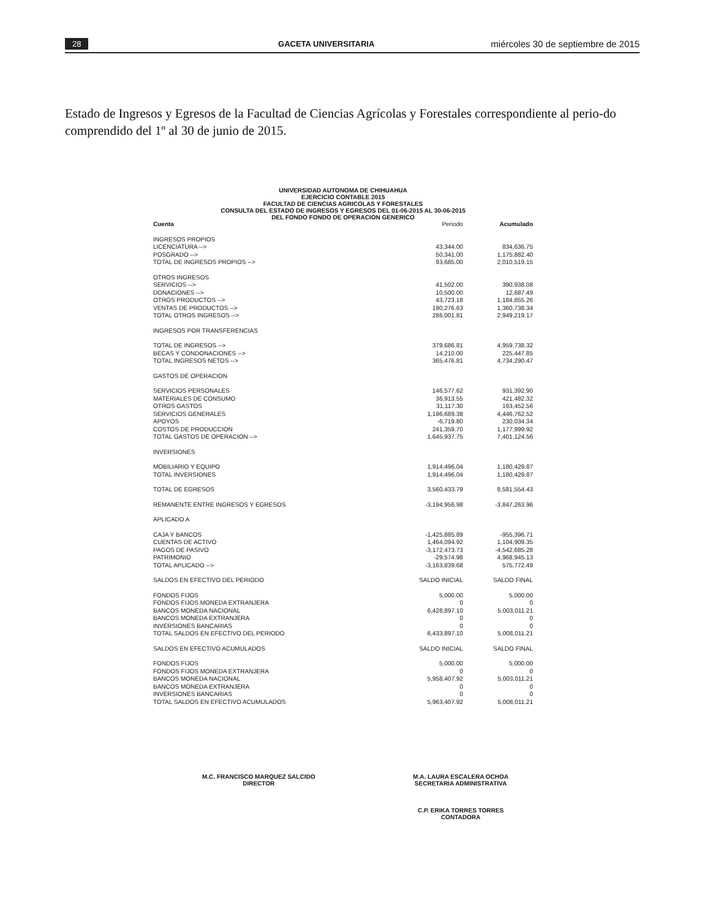28 GACETA UNIVERSITARIA miércoles 30 de septiembre de 2015
Estado de Ingresos y Egresos de la Facultad de Ciencias Agrícolas y Forestales correspondiente al perio-do comprendido del 1º al 30 de junio de 2015.
UNIVERSIDAD AUTONOMA DE CHIHUAHUA
EJERCICIO CONTABLE 2015
FACULTAD DE CIENCIAS AGRICOLAS Y FORESTALES
CONSULTA DEL ESTADO DE INGRESOS Y EGRESOS DEL 01-06-2015 AL 30-06-2015
DEL FONDO FONDO DE OPERACION GENERICO
| Cuenta | Periodo | Acumulado |
| --- | --- | --- |
| INGRESOS PROPIOS | | |
| LICENCIATURA --> | 43,344.00 | 834,636.75 |
| POSGRADO --> | 50,341.00 | 1,175,882.40 |
| TOTAL DE INGRESOS PROPIOS --> | 93,685.00 | 2,010,519.15 |
| OTROS INGRESOS | | |
| SERVICIOS --> | 41,502.00 | 390,938.08 |
| DONACIONES --> | 10,500.00 | 12,687.49 |
| OTROS PRODUCTOS --> | 43,723.18 | 1,184,855.26 |
| VENTAS DE PRODUCTOS --> | 190,276.63 | 1,360,738.34 |
| TOTAL OTROS INGRESOS --> | 286,001.81 | 2,949,219.17 |
| INGRESOS POR TRANSFERENCIAS | | |
| TOTAL DE INGRESOS --> | 379,686.81 | 4,959,738.32 |
| BECAS Y CONDONACIONES --> | 14,210.00 | 225,447.85 |
| TOTAL INGRESOS NETOS --> | 365,476.81 | 4,734,290.47 |
| GASTOS DE OPERACION | | |
| SERVICIOS PERSONALES | 146,577.62 | 931,392.90 |
| MATERIALES DE CONSUMO | 36,913.55 | 421,482.32 |
| OTROS GASTOS | 31,117.30 | 193,452.56 |
| SERVICIOS GENERALES | 1,196,689.38 | 4,446,762.52 |
| APOYOS | -6,719.80 | 230,034.34 |
| COSTOS DE PRODUCCION | 241,359.70 | 1,177,999.92 |
| TOTAL GASTOS DE OPERACION --> | 1,645,937.75 | 7,401,124.56 |
| INVERSIONES | | |
| MOBILIARIO Y EQUIPO | 1,914,496.04 | 1,180,429.87 |
| TOTAL INVERSIONES | 1,914,496.04 | 1,180,429.87 |
| TOTAL DE EGRESOS | 3,560,433.79 | 8,581,554.43 |
| REMANENTE ENTRE INGRESOS Y EGRESOS | -3,194,956.98 | -3,847,263.96 |
| APLICADO A | | |
| CAJA Y BANCOS | -1,425,885.89 | -955,396.71 |
| CUENTAS DE ACTIVO | 1,464,094.92 | 1,104,909.35 |
| PAGOS DE PASIVO | -3,172,473.73 | -4,542,685.28 |
| PATRIMONIO | -29,574.98 | 4,968,945.13 |
| TOTAL APLICADO --> | -3,163,839.68 | 575,772.49 |
| SALDOS EN EFECTIVO DEL PERIODO | SALDO INICIAL | SALDO FINAL |
| FONDOS FIJOS | 5,000.00 | 5,000.00 |
| FONDOS FIJOS MONEDA EXTRANJERA | 0 | 0 |
| BANCOS MONEDA NACIONAL | 6,428,897.10 | 5,003,011.21 |
| BANCOS MONEDA EXTRANJERA | 0 | 0 |
| INVERSIONES BANCARIAS | 0 | 0 |
| TOTAL SALDOS EN EFECTIVO DEL PERIODO | 6,433,897.10 | 5,008,011.21 |
| SALDOS EN EFECTIVO ACUMULADOS | SALDO INICIAL | SALDO FINAL |
| FONDOS FIJOS | 5,000.00 | 5,000.00 |
| FONDOS FIJOS MONEDA EXTRANJERA | 0 | 0 |
| BANCOS MONEDA NACIONAL | 5,958,407.92 | 5,003,011.21 |
| BANCOS MONEDA EXTRANJERA | 0 | 0 |
| INVERSIONES BANCARIAS | 0 | 0 |
| TOTAL SALDOS EN EFECTIVO ACUMULADOS | 5,963,407.92 | 5,008,011.21 |
M.C. FRANCISCO MARQUEZ SALCIDO
DIRECTOR
M.A. LAURA ESCALERA OCHOA
SECRETARIA ADMINISTRATIVA
C.P. ERIKA TORRES TORRES
CONTADORA